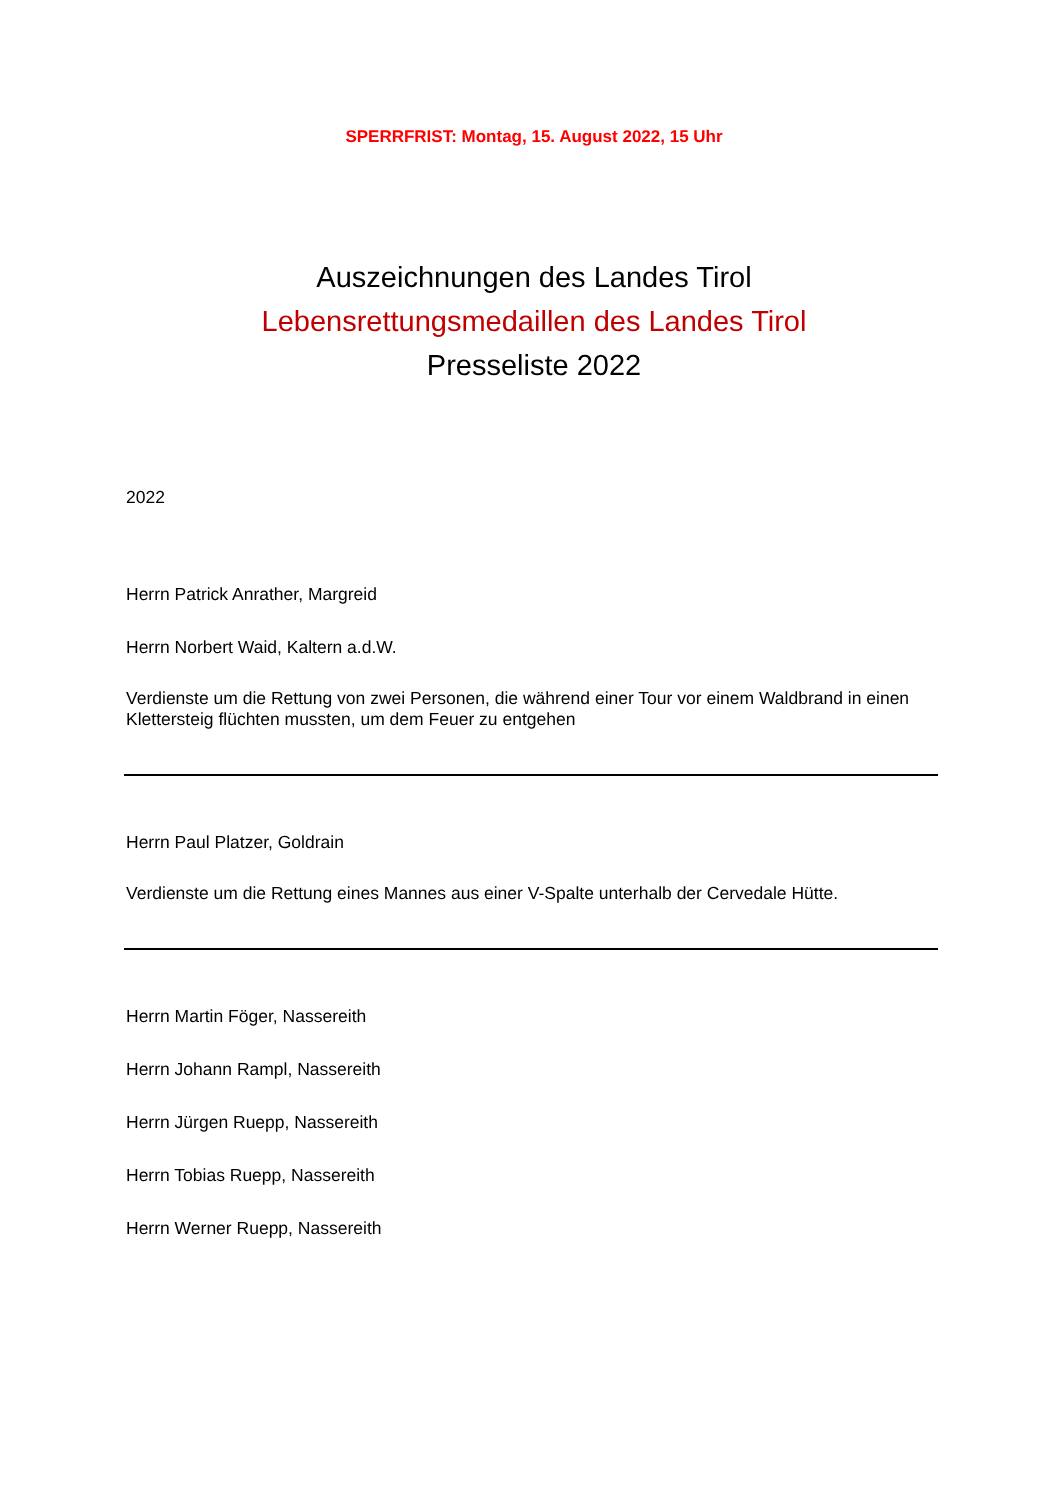SPERRFRIST: Montag, 15. August 2022, 15 Uhr
Auszeichnungen des Landes Tirol
Lebensrettungsmedaillen des Landes Tirol
Presseliste 2022
2022
Herrn Patrick Anrather, Margreid
Herrn Norbert Waid, Kaltern a.d.W.
Verdienste um die Rettung von zwei Personen, die während einer Tour vor einem Waldbrand in einen Klettersteig flüchten mussten, um dem Feuer zu entgehen
Herrn Paul Platzer, Goldrain
Verdienste um die Rettung eines Mannes aus einer V-Spalte unterhalb der Cervedale Hütte.
Herrn Martin Föger, Nassereith
Herrn Johann Rampl, Nassereith
Herrn Jürgen Ruepp, Nassereith
Herrn Tobias Ruepp, Nassereith
Herrn Werner Ruepp, Nassereith